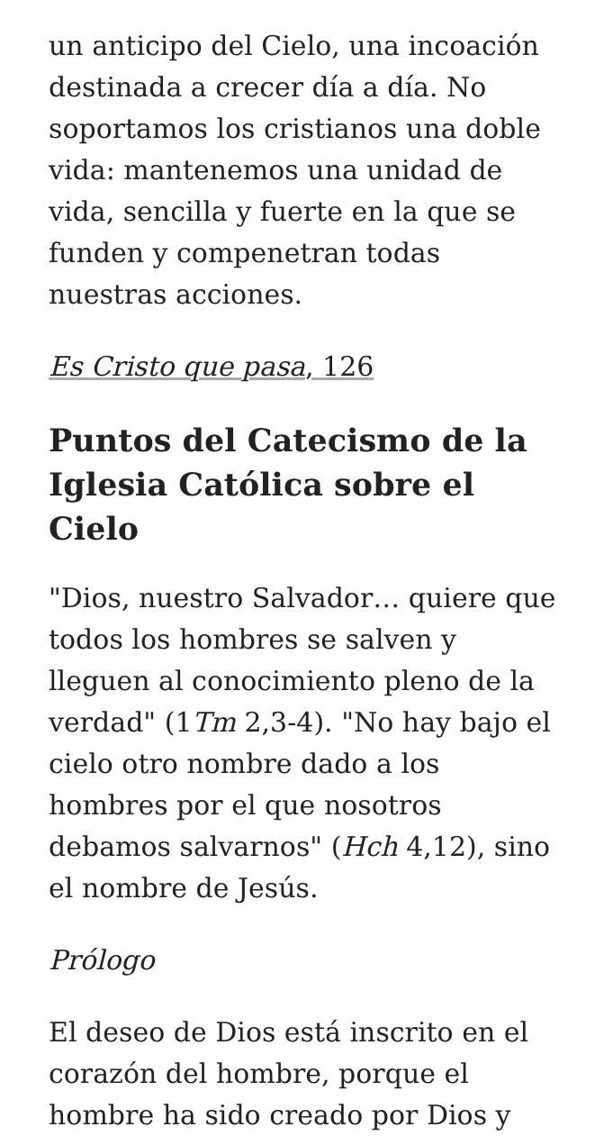un anticipo del Cielo, una incoación destinada a crecer día a día. No soportamos los cristianos una doble vida: mantenemos una unidad de vida, sencilla y fuerte en la que se funden y compenetran todas nuestras acciones.
Es Cristo que pasa, 126
Puntos del Catecismo de la Iglesia Católica sobre el Cielo
"Dios, nuestro Salvador… quiere que todos los hombres se salven y lleguen al conocimiento pleno de la verdad" (1Tm 2,3-4). "No hay bajo el cielo otro nombre dado a los hombres por el que nosotros debamos salvarnos" (Hch 4,12), sino el nombre de Jesús.
Prólogo
El deseo de Dios está inscrito en el corazón del hombre, porque el hombre ha sido creado por Dios y